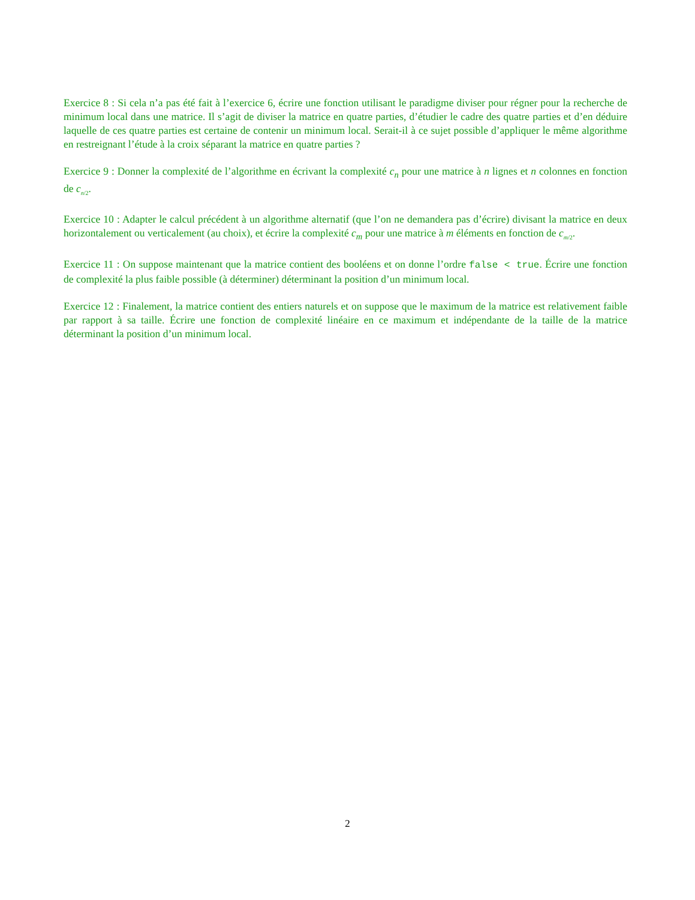Exercice 8 : Si cela n’a pas été fait à l’exercice 6, écrire une fonction utilisant le paradigme diviser pour régner pour la recherche de minimum local dans une matrice. Il s’agit de diviser la matrice en quatre parties, d’étudier le cadre des quatre parties et d’en déduire laquelle de ces quatre parties est certaine de contenir un minimum local. Serait-il à ce sujet possible d’appliquer le même algorithme en restreignant l’étude à la croix séparant la matrice en quatre parties ?
Exercice 9 : Donner la complexité de l’algorithme en écrivant la complexité c<sub>n</sub> pour une matrice à n lignes et n colonnes en fonction de c<sub>n/2</sub>.
Exercice 10 : Adapter le calcul précédent à un algorithme alternatif (que l’on ne demandera pas d’écrire) divisant la matrice en deux horizontalement ou verticalement (au choix), et écrire la complexité c<sub>m</sub> pour une matrice à m éléments en fonction de c<sub>m/2</sub>.
Exercice 11 : On suppose maintenant que la matrice contient des booléens et on donne l’ordre false < true. Écrire une fonction de complexité la plus faible possible (à déterminer) déterminant la position d’un minimum local.
Exercice 12 : Finalement, la matrice contient des entiers naturels et on suppose que le maximum de la matrice est relativement faible par rapport à sa taille. Écrire une fonction de complexité linéaire en ce maximum et indépendante de la taille de la matrice déterminant la position d’un minimum local.
2